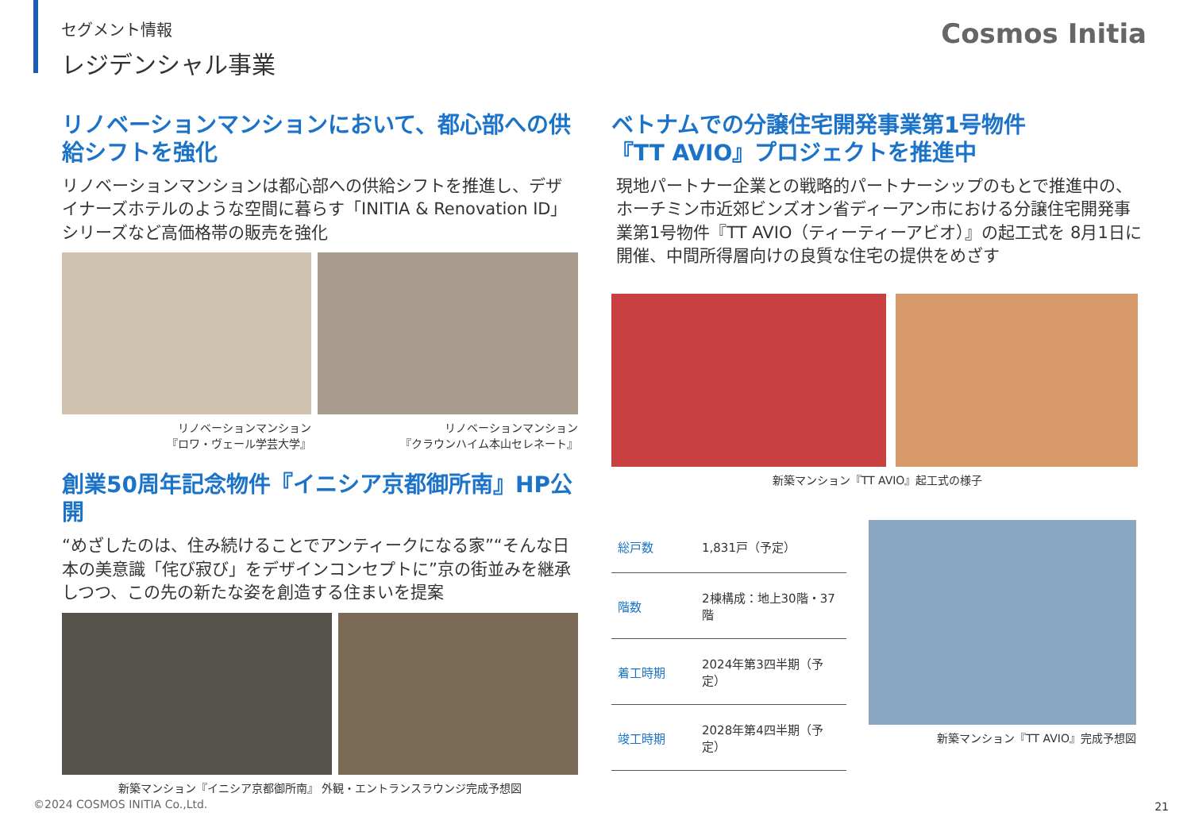セグメント情報
レジデンシャル事業
Cosmos Initia
リノベーションマンションにおいて、都心部への供給シフトを強化
リノベーションマンションは都心部への供給シフトを推進し、デザイナーズホテルのような空間に暮らす「INITIA & Renovation ID」シリーズなど高価格帯の販売を強化
リノベーションマンション
『ロワ・ヴェール学芸大学』
リノベーションマンション
『クラウンハイム本山セレネート』
創業50周年記念物件『イニシア京都御所南』HP公開
“めざしたのは、住み続けることでアンティークになる家”“そんな日本の美意識「侘び寂び」をデザインコンセプトに”京の街並みを継承しつつ、この先の新たな姿を創造する住まいを提案
新築マンション『イニシア京都御所南』 外観・エントランスラウンジ完成予想図
ベトナムでの分譲住宅開発事業第1号物件
『TT AVIO』プロジェクトを推進中
現地パートナー企業との戦略的パートナーシップのもとで推進中の、ホーチミン市近郊ビンズオン省ディーアン市における分譲住宅開発事業第1号物件『TT AVIO（ティーティーアビオ）』の起工式を 8月1日に開催、中間所得層向けの良質な住宅の提供をめざす
新築マンション『TT AVIO』起工式の様子
| 総戸数 | 1,831戸（予定） |
| 階数 | 2棟構成：地上30階・37階 |
| 着工時期 | 2024年第3四半期（予定） |
| 竣工時期 | 2028年第4四半期（予定） |
新築マンション『TT AVIO』完成予想図
©2024 COSMOS INITIA Co.,Ltd. 21